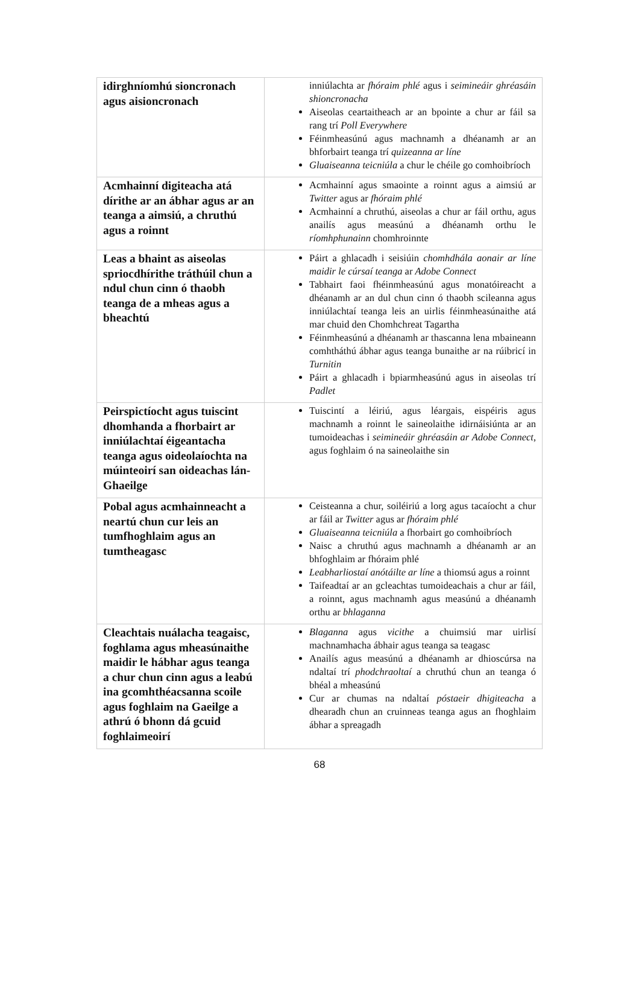| idirghníomhú sioncronach agus aisioncronach | inniúlachta ar fhóraim phlé agus i seimineáir ghréasáin shioncronacha Aiseolas ceartaitheach ar an bpointe a chur ar fáil sa rang trí Poll Everywhere Féinmheasúnú agus machnamh a dhéanamh ar an bhforbairt teanga trí quizeanna ar líne Gluaiseanna teicniúla a chur le chéile go comhoibríoch |
| Acmhainní digiteacha atá dírithe ar an ábhar agus ar an teanga a aimsiú, a chruthú agus a roinnt | Acmhainní agus smaointe a roinnt agus a aimsiú ar Twitter agus ar fhóraim phlé Acmhainní a chruthú, aiseolas a chur ar fáil orthu, agus anailís agus measúnú a dhéanamh orthu le ríomhphunainn chomhroinnte |
| Leas a bhaint as aiseolas spriocdhírithe tráthúil chun a ndul chun cinn ó thaobh teanga de a mheas agus a bheachtú | Páirt a ghlacadh i seisiúin chomhdhála aonair ar líne maidir le cúrsaí teanga ar Adobe Connect Tabhairt faoi fhéinmheasúnú agus monatóireacht a dhéanamh ar an dul chun cinn ó thaobh scileanna agus inniúlachtaí teanga leis an uirlis féinmheasúnaithe atá mar chuid den Chomhchreat Tagartha Féinmheasúnú a dhéanamh ar thascanna lena mbaineann comhtháthú ábhar agus teanga bunaithe ar na rúibricí in Turnitin Páirt a ghlacadh i bpiarmheasúnú agus in aiseolas trí Padlet |
| Peirspictíocht agus tuiscint dhomhanda a fhorbairt ar inniúlachtaí éigeantacha teanga agus oideolaíochta na múinteoirí san oideachas lán-Ghaeilge | Tuiscintí a léiriú, agus léargais, eispéiris agus machnamh a roinnt le saineolaithe idirnáisiúnta ar an tumoideachas i seimineáir ghréasáin ar Adobe Connect , agus foghlaim ó na saineolaithe sin |
| Pobal agus acmhainneacht a neartú chun cur leis an tumfhoghlaim agus an tumtheagasc | Ceisteanna a chur, soiléiriú a lorg agus tacaíocht a chur ar fáil ar Twitter agus ar fhóraim phlé Gluaiseanna teicniúla a fhorbairt go comhoibríoch Naisc a chruthú agus machnamh a dhéanamh ar an bhfoghlaim ar fhóraim phlé Leabharliostaí anótáilte ar líne a thiomsú agus a roinnt Taifeadtaí ar an gcleachtas tumoideachais a chur ar fáil, a roinnt, agus machnamh agus measúnú a dhéanamh orthu ar bhlaganna |
| Cleachtais nuálacha teagaisc, foghlama agus mheasúnaithe maidir le hábhar agus teanga a chur chun cinn agus a leabú ina gcomhthéacsanna scoile agus foghlaim na Gaeilge a athrú ó bhonn dá gcuid foghlaimeoirí | Blaganna agus vicithe a chuimsiú mar uirlisí machnamhacha ábhair agus teanga sa teagasc Anailís agus measúnú a dhéanamh ar dhioscúrsa na ndaltaí trí phodchraoltaí a chruthú chun an teanga ó bhéal a mheasúnú Cur ar chumas na ndaltaí póstaeir dhigiteacha a dhearadh chun an cruinneas teanga agus an fhoghlaim ábhar a spreagadh |
68